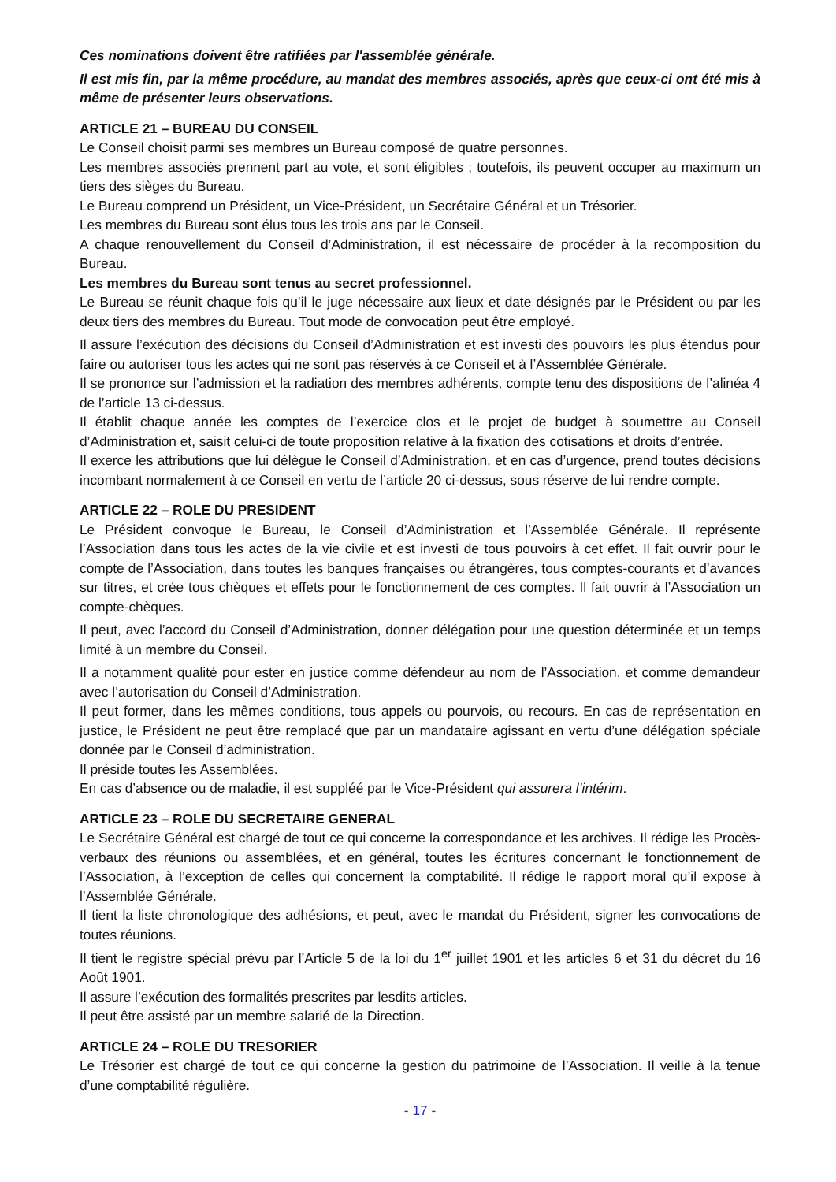Ces nominations doivent être ratifiées par l'assemblée générale.
Il est mis fin, par la même procédure, au mandat des membres associés, après que ceux-ci ont été mis à même de présenter leurs observations.
ARTICLE 21 – BUREAU DU CONSEIL
Le Conseil choisit parmi ses membres un Bureau composé de quatre personnes.
Les membres associés prennent part au vote, et sont éligibles ; toutefois, ils peuvent occuper au maximum un tiers des sièges du Bureau.
Le Bureau comprend un Président, un Vice-Président, un Secrétaire Général et un Trésorier.
Les membres du Bureau sont élus tous les trois ans par le Conseil.
A chaque renouvellement du Conseil d’Administration, il est nécessaire de procéder à la recomposition du Bureau.
Les membres du Bureau sont tenus au secret professionnel.
Le Bureau se réunit chaque fois qu’il le juge nécessaire aux lieux et date désignés par le Président ou par les deux tiers des membres du Bureau. Tout mode de convocation peut être employé.
Il assure l’exécution des décisions du Conseil d’Administration et est investi des pouvoirs les plus étendus pour faire ou autoriser tous les actes qui ne sont pas réservés à ce Conseil et à l’Assemblée Générale.
Il se prononce sur l’admission et la radiation des membres adhérents, compte tenu des dispositions de l’alinéa 4 de l’article 13 ci-dessus.
Il établit chaque année les comptes de l’exercice clos et le projet de budget à soumettre au Conseil d’Administration et, saisit celui-ci de toute proposition relative à la fixation des cotisations et droits d’entrée.
Il exerce les attributions que lui délègue le Conseil d’Administration, et en cas d’urgence, prend toutes décisions incombant normalement à ce Conseil en vertu de l’article 20 ci-dessus, sous réserve de lui rendre compte.
ARTICLE 22 – ROLE DU PRESIDENT
Le Président convoque le Bureau, le Conseil d’Administration et l’Assemblée Générale. Il représente l’Association dans tous les actes de la vie civile et est investi de tous pouvoirs à cet effet. Il fait ouvrir pour le compte de l’Association, dans toutes les banques françaises ou étrangères, tous comptes-courants et d’avances sur titres, et crée tous chèques et effets pour le fonctionnement de ces comptes. Il fait ouvrir à l’Association un compte-chèques.
Il peut, avec l’accord du Conseil d’Administration, donner délégation pour une question déterminée et un temps limité à un membre du Conseil.
Il a notamment qualité pour ester en justice comme défendeur au nom de l’Association, et comme demandeur avec l’autorisation du Conseil d’Administration.
Il peut former, dans les mêmes conditions, tous appels ou pourvois, ou recours. En cas de représentation en justice, le Président ne peut être remplacé que par un mandataire agissant en vertu d’une délégation spéciale donnée par le Conseil d’administration.
Il préside toutes les Assemblées.
En cas d’absence ou de maladie, il est suppléé par le Vice-Président qui assurera l’intérim.
ARTICLE 23 – ROLE DU SECRETAIRE GENERAL
Le Secrétaire Général est chargé de tout ce qui concerne la correspondance et les archives. Il rédige les Procès-verbaux des réunions ou assemblées, et en général, toutes les écritures concernant le fonctionnement de l’Association, à l’exception de celles qui concernent la comptabilité. Il rédige le rapport moral qu’il expose à l’Assemblée Générale.
Il tient la liste chronologique des adhésions, et peut, avec le mandat du Président, signer les convocations de toutes réunions.
Il tient le registre spécial prévu par l’Article 5 de la loi du 1<sup>er</sup> juillet 1901 et les articles 6 et 31 du décret du 16 Août 1901.
Il assure l’exécution des formalités prescrites par lesdits articles.
Il peut être assisté par un membre salarié de la Direction.
ARTICLE 24 – ROLE DU TRESORIER
Le Trésorier est chargé de tout ce qui concerne la gestion du patrimoine de l’Association. Il veille à la tenue d’une comptabilité régulière.
- 17 -